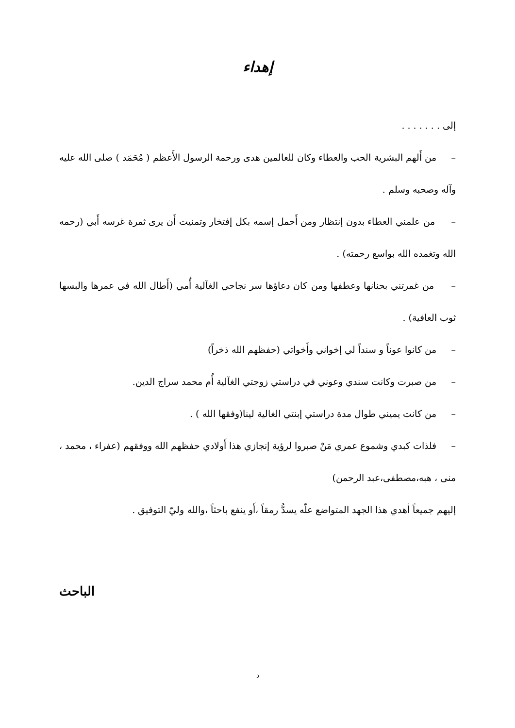إهداء
إلى . . . . . . .
– من أَلهم البشرية الحب والعطاء وكان للعالمين هدى ورحمة الرسول الأَعظم ( مُحَمَد ) صلى الله عليه وآله وصحبه وسلم .
– من علمني العطاء بدون إنتظار ومن أَحمل إسمه بكل إفتخار وتمنيت أَن يرى ثمرة غرسه أَبي (رحمه الله وتغمده الله بواسع رحمته) .
– من غمرتني بحنانها وعطفها ومن كان دعاؤها سر نجاحي الغآلية أُمي (أَطال الله في عمرها والبسها ثوب العافية) .
– من كانوا عوناً و سنداً لي إخواني وأَخواتي (حفظهم الله ذخراً)
– من صبرت وكانت سندي وعوني في دراستي زوجتي الغآلية أُم محمد سراج الدين.
– من كانت يميني طوال مدة دراستي إبنتي الغالية لينا(وفقها الله ) .
– فلذات كبدي وشموع عمري مَنْ صبروا لرؤية إنجازي هذا أَولادي حفظهم الله ووفقهم (عفراء ، محمد ، منى ، هبه،مصطفى،عبد الرحمن)
إليهم جميعاً أهدي هذا الجهد المتواضع علّه يسدُّ رمقاً ،أَو ينفع باحثاً ،والله وليّ التوفيق .
الباحث
د